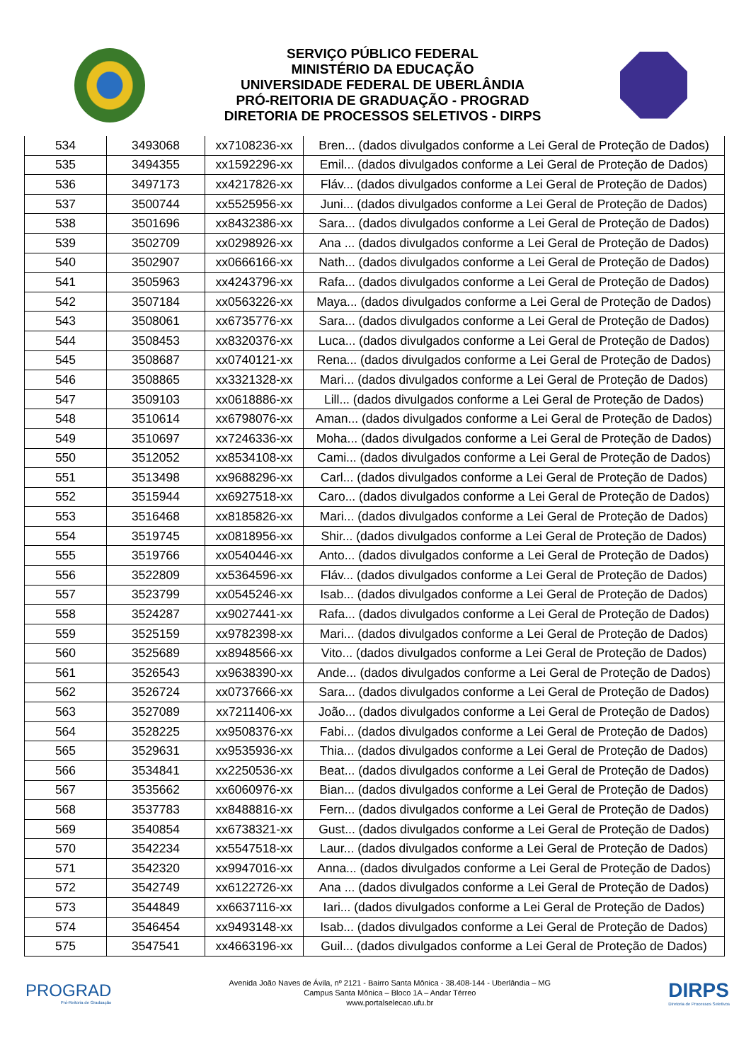SERVIÇO PÚBLICO FEDERAL
MINISTÉRIO DA EDUCAÇÃO
UNIVERSIDADE FEDERAL DE UBERLÂNDIA
PRÓ-REITORIA DE GRADUAÇÃO - PROGRAD
DIRETORIA DE PROCESSOS SELETIVOS - DIRPS
| 534 | 3493068 | xx7108236-xx | Bren... (dados divulgados conforme a Lei Geral de Proteção de Dados) |
| 535 | 3494355 | xx1592296-xx | Emil... (dados divulgados conforme a Lei Geral de Proteção de Dados) |
| 536 | 3497173 | xx4217826-xx | Fláv... (dados divulgados conforme a Lei Geral de Proteção de Dados) |
| 537 | 3500744 | xx5525956-xx | Juni... (dados divulgados conforme a Lei Geral de Proteção de Dados) |
| 538 | 3501696 | xx8432386-xx | Sara... (dados divulgados conforme a Lei Geral de Proteção de Dados) |
| 539 | 3502709 | xx0298926-xx | Ana ... (dados divulgados conforme a Lei Geral de Proteção de Dados) |
| 540 | 3502907 | xx0666166-xx | Nath... (dados divulgados conforme a Lei Geral de Proteção de Dados) |
| 541 | 3505963 | xx4243796-xx | Rafa... (dados divulgados conforme a Lei Geral de Proteção de Dados) |
| 542 | 3507184 | xx0563226-xx | Maya... (dados divulgados conforme a Lei Geral de Proteção de Dados) |
| 543 | 3508061 | xx6735776-xx | Sara... (dados divulgados conforme a Lei Geral de Proteção de Dados) |
| 544 | 3508453 | xx8320376-xx | Luca... (dados divulgados conforme a Lei Geral de Proteção de Dados) |
| 545 | 3508687 | xx0740121-xx | Rena... (dados divulgados conforme a Lei Geral de Proteção de Dados) |
| 546 | 3508865 | xx3321328-xx | Mari... (dados divulgados conforme a Lei Geral de Proteção de Dados) |
| 547 | 3509103 | xx0618886-xx | Lill... (dados divulgados conforme a Lei Geral de Proteção de Dados) |
| 548 | 3510614 | xx6798076-xx | Aman... (dados divulgados conforme a Lei Geral de Proteção de Dados) |
| 549 | 3510697 | xx7246336-xx | Moha... (dados divulgados conforme a Lei Geral de Proteção de Dados) |
| 550 | 3512052 | xx8534108-xx | Cami... (dados divulgados conforme a Lei Geral de Proteção de Dados) |
| 551 | 3513498 | xx9688296-xx | Carl... (dados divulgados conforme a Lei Geral de Proteção de Dados) |
| 552 | 3515944 | xx6927518-xx | Caro... (dados divulgados conforme a Lei Geral de Proteção de Dados) |
| 553 | 3516468 | xx8185826-xx | Mari... (dados divulgados conforme a Lei Geral de Proteção de Dados) |
| 554 | 3519745 | xx0818956-xx | Shir... (dados divulgados conforme a Lei Geral de Proteção de Dados) |
| 555 | 3519766 | xx0540446-xx | Anto... (dados divulgados conforme a Lei Geral de Proteção de Dados) |
| 556 | 3522809 | xx5364596-xx | Fláv... (dados divulgados conforme a Lei Geral de Proteção de Dados) |
| 557 | 3523799 | xx0545246-xx | Isab... (dados divulgados conforme a Lei Geral de Proteção de Dados) |
| 558 | 3524287 | xx9027441-xx | Rafa... (dados divulgados conforme a Lei Geral de Proteção de Dados) |
| 559 | 3525159 | xx9782398-xx | Mari... (dados divulgados conforme a Lei Geral de Proteção de Dados) |
| 560 | 3525689 | xx8948566-xx | Vito... (dados divulgados conforme a Lei Geral de Proteção de Dados) |
| 561 | 3526543 | xx9638390-xx | Ande... (dados divulgados conforme a Lei Geral de Proteção de Dados) |
| 562 | 3526724 | xx0737666-xx | Sara... (dados divulgados conforme a Lei Geral de Proteção de Dados) |
| 563 | 3527089 | xx7211406-xx | João... (dados divulgados conforme a Lei Geral de Proteção de Dados) |
| 564 | 3528225 | xx9508376-xx | Fabi... (dados divulgados conforme a Lei Geral de Proteção de Dados) |
| 565 | 3529631 | xx9535936-xx | Thia... (dados divulgados conforme a Lei Geral de Proteção de Dados) |
| 566 | 3534841 | xx2250536-xx | Beat... (dados divulgados conforme a Lei Geral de Proteção de Dados) |
| 567 | 3535662 | xx6060976-xx | Bian... (dados divulgados conforme a Lei Geral de Proteção de Dados) |
| 568 | 3537783 | xx8488816-xx | Fern... (dados divulgados conforme a Lei Geral de Proteção de Dados) |
| 569 | 3540854 | xx6738321-xx | Gust... (dados divulgados conforme a Lei Geral de Proteção de Dados) |
| 570 | 3542234 | xx5547518-xx | Laur... (dados divulgados conforme a Lei Geral de Proteção de Dados) |
| 571 | 3542320 | xx9947016-xx | Anna... (dados divulgados conforme a Lei Geral de Proteção de Dados) |
| 572 | 3542749 | xx6122726-xx | Ana ... (dados divulgados conforme a Lei Geral de Proteção de Dados) |
| 573 | 3544849 | xx6637116-xx | Iari... (dados divulgados conforme a Lei Geral de Proteção de Dados) |
| 574 | 3546454 | xx9493148-xx | Isab... (dados divulgados conforme a Lei Geral de Proteção de Dados) |
| 575 | 3547541 | xx4663196-xx | Guil... (dados divulgados conforme a Lei Geral de Proteção de Dados) |
PROGRAD
Pró-Reitoria de Graduação
Avenida João Naves de Ávila, nº 2121 - Bairro Santa Mônica - 38.408-144 - Uberlândia – MG
Campus Santa Mônica – Bloco 1A – Andar Térreo
www.portalselecao.ufu.br
DIRPS
Diretoria de Processos Seletivos